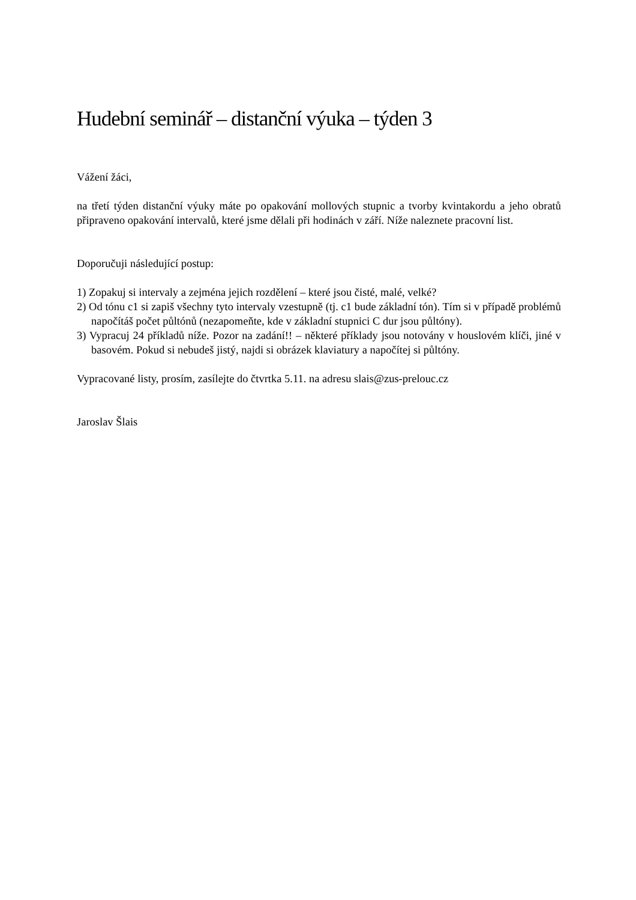Hudební seminář – distanční výuka – týden 3
Vážení žáci,
na třetí týden distanční výuky máte po opakování mollových stupnic a tvorby kvintakordu a jeho obratů připraveno opakování intervalů, které jsme dělali při hodinách v září. Níže naleznete pracovní list.
Doporučuji následující postup:
1) Zopakuj si intervaly a zejména jejich rozdělení – které jsou čisté, malé, velké?
2) Od tónu c1 si zapiš všechny tyto intervaly vzestupně (tj. c1 bude základní tón). Tím si v případě problémů napočítáš počet půltónů (nezapomeňte, kde v základní stupnici C dur jsou půltóny).
3) Vypracuj 24 příkladů níže. Pozor na zadání!! – některé příklady jsou notovány v houslovém klíči, jiné v basovém. Pokud si nebudeš jistý, najdi si obrázek klaviatury a napočítej si půltóny.
Vypracované listy, prosím, zasílejte do čtvrtka 5.11. na adresu slais@zus-prelouc.cz
Jaroslav Šlais